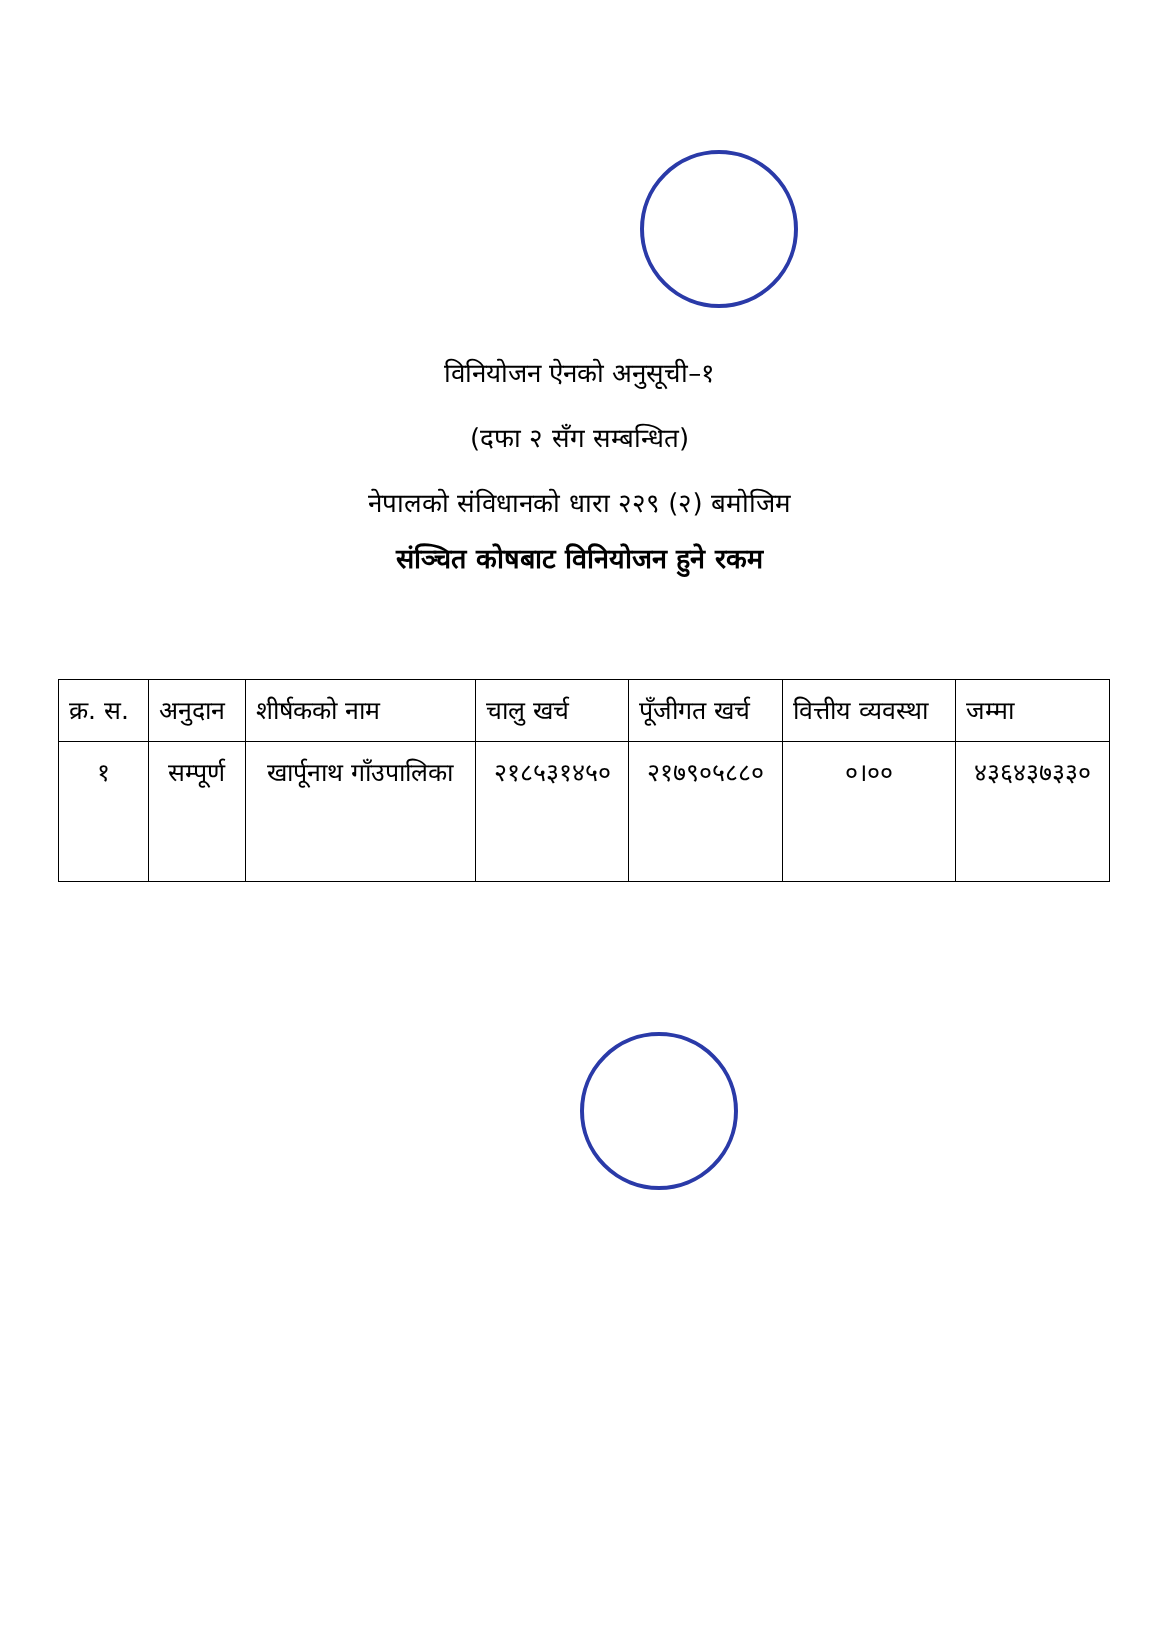विनियोजन ऐनको अनुसूची–१
(दफा २ सँग सम्बन्धित)
नेपालको संविधानको धारा २२९ (२) बमोजिम
संञ्चित कोषबाट विनियोजन हुने रकम
| क्र. स. | अनुदान | शीर्षकको नाम | चालु खर्च | पूँजीगत खर्च | वित्तीय व्यवस्था | जम्मा |
| --- | --- | --- | --- | --- | --- | --- |
| १ | सम्पूर्ण | खार्पूनाथ गाँउपालिका | २१८५३१४५० | २१७९०५८८० | ०।०० | ४३६४३७३३० |